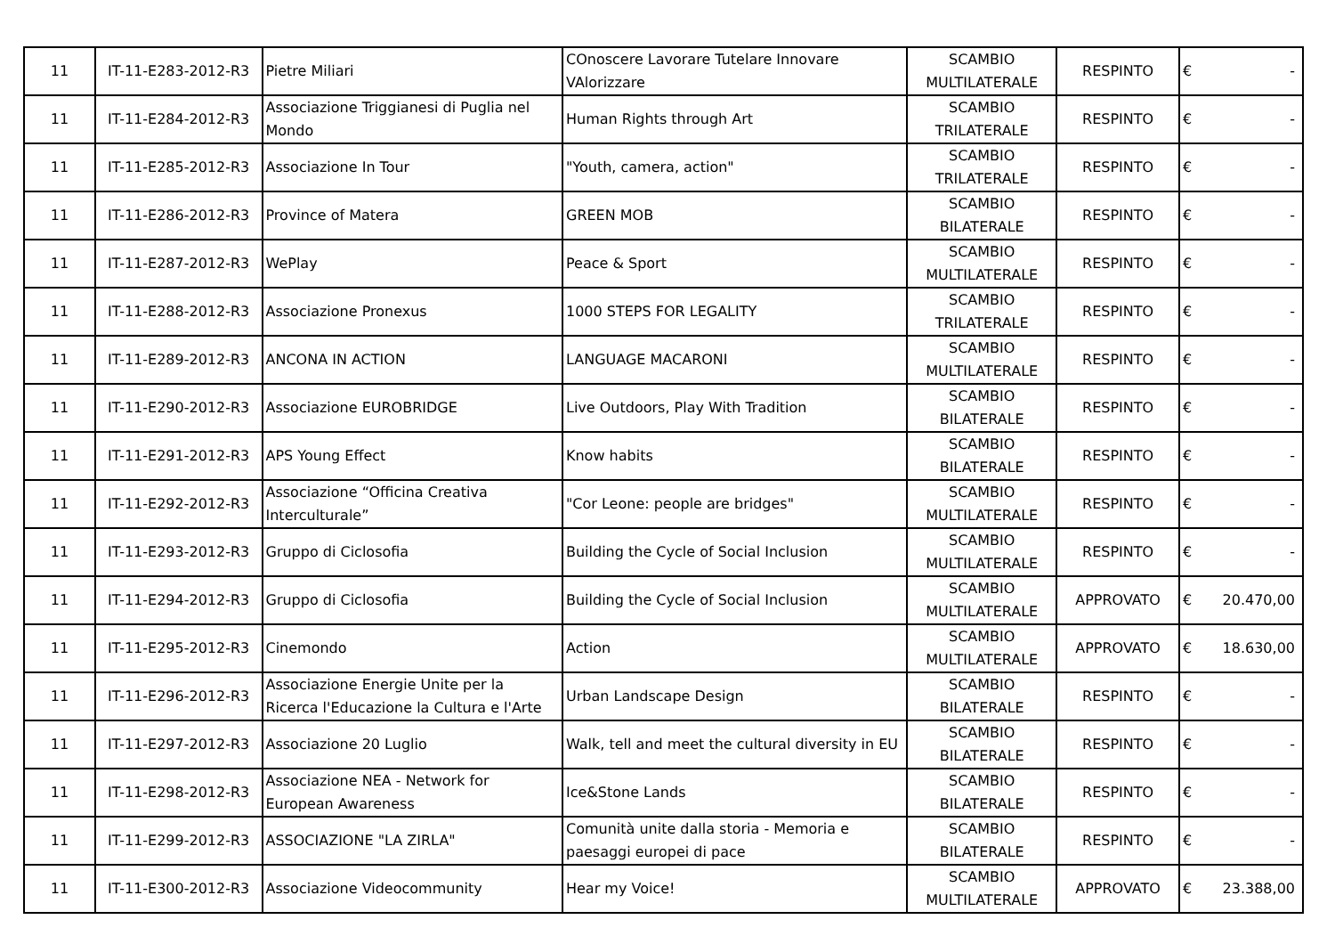| 11 | IT-11-E283-2012-R3 | Pietre Miliari | COnoscere Lavorare Tutelare Innovare VAlorizzare | SCAMBIO MULTILATERALE | RESPINTO | € | - |
| 11 | IT-11-E284-2012-R3 | Associazione Triggianesi di Puglia nel Mondo | Human Rights through Art | SCAMBIO TRILATERALE | RESPINTO | € | - |
| 11 | IT-11-E285-2012-R3 | Associazione In Tour | "Youth, camera, action" | SCAMBIO TRILATERALE | RESPINTO | € | - |
| 11 | IT-11-E286-2012-R3 | Province of Matera | GREEN MOB | SCAMBIO BILATERALE | RESPINTO | € | - |
| 11 | IT-11-E287-2012-R3 | WePlay | Peace & Sport | SCAMBIO MULTILATERALE | RESPINTO | € | - |
| 11 | IT-11-E288-2012-R3 | Associazione Pronexus | 1000 STEPS FOR LEGALITY | SCAMBIO TRILATERALE | RESPINTO | € | - |
| 11 | IT-11-E289-2012-R3 | ANCONA IN ACTION | LANGUAGE MACARONI | SCAMBIO MULTILATERALE | RESPINTO | € | - |
| 11 | IT-11-E290-2012-R3 | Associazione EUROBRIDGE | Live Outdoors, Play With Tradition | SCAMBIO BILATERALE | RESPINTO | € | - |
| 11 | IT-11-E291-2012-R3 | APS Young Effect | Know habits | SCAMBIO BILATERALE | RESPINTO | € | - |
| 11 | IT-11-E292-2012-R3 | Associazione “Officina Creativa Interculturale” | "Cor Leone: people are bridges" | SCAMBIO MULTILATERALE | RESPINTO | € | - |
| 11 | IT-11-E293-2012-R3 | Gruppo di Ciclosofia | Building the Cycle of Social Inclusion | SCAMBIO MULTILATERALE | RESPINTO | € | - |
| 11 | IT-11-E294-2012-R3 | Gruppo di Ciclosofia | Building the Cycle of Social Inclusion | SCAMBIO MULTILATERALE | APPROVATO | € | 20.470,00 |
| 11 | IT-11-E295-2012-R3 | Cinemondo | Action | SCAMBIO MULTILATERALE | APPROVATO | € | 18.630,00 |
| 11 | IT-11-E296-2012-R3 | Associazione Energie Unite per la Ricerca l'Educazione la Cultura e l'Arte | Urban Landscape Design | SCAMBIO BILATERALE | RESPINTO | € | - |
| 11 | IT-11-E297-2012-R3 | Associazione 20 Luglio | Walk, tell and meet the cultural diversity in EU | SCAMBIO BILATERALE | RESPINTO | € | - |
| 11 | IT-11-E298-2012-R3 | Associazione NEA - Network for European Awareness | Ice&Stone Lands | SCAMBIO BILATERALE | RESPINTO | € | - |
| 11 | IT-11-E299-2012-R3 | ASSOCIAZIONE "LA ZIRLA" | Comunità unite dalla storia - Memoria e paesaggi europei di pace | SCAMBIO BILATERALE | RESPINTO | € | - |
| 11 | IT-11-E300-2012-R3 | Associazione Videocommunity | Hear my Voice! | SCAMBIO MULTILATERALE | APPROVATO | € | 23.388,00 |